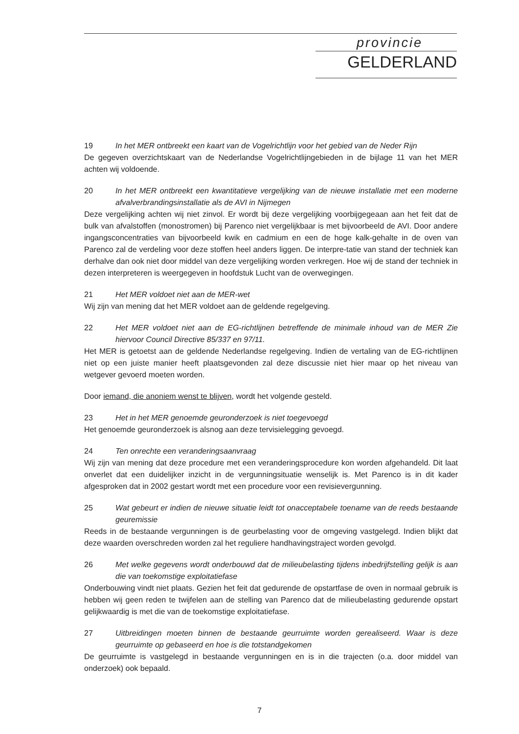provincie
GELDERLAND
19 In het MER ontbreekt een kaart van de Vogelrichtlijn voor het gebied van de Neder Rijn
De gegeven overzichtskaart van de Nederlandse Vogelrichtlijngebieden in de bijlage 11 van het MER achten wij voldoende.
20 In het MER ontbreekt een kwantitatieve vergelijking van de nieuwe installatie met een moderne afvalverbrandingsinstallatie als de AVI in Nijmegen
Deze vergelijking achten wij niet zinvol. Er wordt bij deze vergelijking voorbijgegeaan aan het feit dat de bulk van afvalstoffen (monostromen) bij Parenco niet vergelijkbaar is met bijvoorbeeld de AVI. Door andere ingangsconcentraties van bijvoorbeeld kwik en cadmium en een de hoge kalk-gehalte in de oven van Parenco zal de verdeling voor deze stoffen heel anders liggen. De interpre-tatie van stand der techniek kan derhalve dan ook niet door middel van deze vergelijking worden verkregen. Hoe wij de stand der techniek in dezen interpreteren is weergegeven in hoofdstuk Lucht van de overwegingen.
21 Het MER voldoet niet aan de MER-wet
Wij zijn van mening dat het MER voldoet aan de geldende regelgeving.
22 Het MER voldoet niet aan de EG-richtlijnen betreffende de minimale inhoud van de MER Zie hiervoor Council Directive 85/337 en 97/11.
Het MER is getoetst aan de geldende Nederlandse regelgeving. Indien de vertaling van de EG-richtlijnen niet op een juiste manier heeft plaatsgevonden zal deze discussie niet hier maar op het niveau van wetgever gevoerd moeten worden.
Door iemand, die anoniem wenst te blijven, wordt het volgende gesteld.
23 Het in het MER genoemde geuronderzoek is niet toegevoegd
Het genoemde geuronderzoek is alsnog aan deze tervisielegging gevoegd.
24 Ten onrechte een veranderingsaanvraag
Wij zijn van mening dat deze procedure met een veranderingsprocedure kon worden afgehandeld. Dit laat onverlet dat een duidelijker inzicht in de vergunningsituatie wenselijk is. Met Parenco is in dit kader afgesproken dat in 2002 gestart wordt met een procedure voor een revisievergunning.
25 Wat gebeurt er indien de nieuwe situatie leidt tot onacceptabele toename van de reeds bestaande geuremissie
Reeds in de bestaande vergunningen is de geurbelasting voor de omgeving vastgelegd. Indien blijkt dat deze waarden overschreden worden zal het reguliere handhavingstraject worden gevolgd.
26 Met welke gegevens wordt onderbouwd dat de milieubelasting tijdens inbedrijfstelling gelijk is aan die van toekomstige exploitatiefase
Onderbouwing vindt niet plaats. Gezien het feit dat gedurende de opstartfase de oven in normaal gebruik is hebben wij geen reden te twijfelen aan de stelling van Parenco dat de milieubelasting gedurende opstart gelijkwaardig is met die van de toekomstige exploitatiefase.
27 Uitbreidingen moeten binnen de bestaande geurruimte worden gerealiseerd. Waar is deze geurruimte op gebaseerd en hoe is die totstandgekomen
De geurruimte is vastgelegd in bestaande vergunningen en is in die trajecten (o.a. door middel van onderzoek) ook bepaald.
7